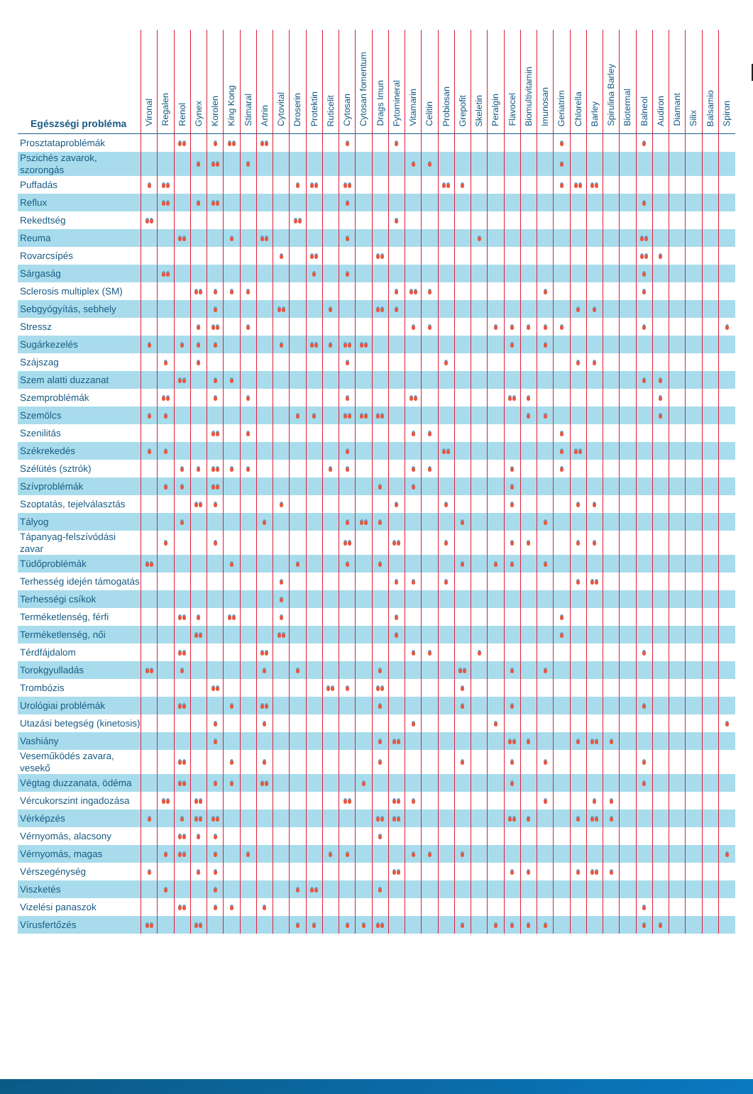| Egészségi probléma | Vironal | Regalen | Renol | Gynex | Korolen | King Kong | Stimaral | Artrin | Cytovital | Droserin | Protektin | Ruticelit | Cytosan | Cytosan fomentum | Drags Imun | Fytomineral | Vitamarin | Celitin | Probiosan | Grepofit | Skeletin | Peralgin | Flavocel | Biomultivitamin | Imunosan | Geriatrim | Chlorella | Barley | Spirulina Barley | Biotermal | Balneol | Audiron | Diamant | Silix | Balsamio | Spiron |
| --- | --- | --- | --- | --- | --- | --- | --- | --- | --- | --- | --- | --- | --- | --- | --- | --- | --- | --- | --- | --- | --- | --- | --- | --- | --- | --- | --- | --- | --- | --- | --- | --- | --- | --- | --- | --- |
| Prosztataproblémák | | | | | | | | | | | | | | | | | | | | | | | | | | | | | | | | | | | | |
| Pszichés zavarok, szorongás | | | | | | | | | | | | | | | | | | | | | | | | | | | | | | | | | | | | |
| Puffadás | | | | | | | | | | | | | | | | | | | | | | | | | | | | | | | | | | | | |
| Reflux | | | | | | | | | | | | | | | | | | | | | | | | | | | | | | | | | | | | |
| Rekedtség | | | | | | | | | | | | | | | | | | | | | | | | | | | | | | | | | | | | |
| Reuma | | | | | | | | | | | | | | | | | | | | | | | | | | | | | | | | | | | | |
| Rovarcsípés | | | | | | | | | | | | | | | | | | | | | | | | | | | | | | | | | | | | |
| Sárgaság | | | | | | | | | | | | | | | | | | | | | | | | | | | | | | | | | | | | |
| Sclerosis multiplex (SM) | | | | | | | | | | | | | | | | | | | | | | | | | | | | | | | | | | | | |
| Sebgyógyítás, sebhely | | | | | | | | | | | | | | | | | | | | | | | | | | | | | | | | | | | | |
| Stressz | | | | | | | | | | | | | | | | | | | | | | | | | | | | | | | | | | | | |
| Sugárkezelés | | | | | | | | | | | | | | | | | | | | | | | | | | | | | | | | | | | | |
| Szájszag | | | | | | | | | | | | | | | | | | | | | | | | | | | | | | | | | | | | |
| Szem alatti duzzanat | | | | | | | | | | | | | | | | | | | | | | | | | | | | | | | | | | | | |
| Szemproblémák | | | | | | | | | | | | | | | | | | | | | | | | | | | | | | | | | | | | |
| Szemölcs | | | | | | | | | | | | | | | | | | | | | | | | | | | | | | | | | | | | |
| Szenilitás | | | | | | | | | | | | | | | | | | | | | | | | | | | | | | | | | | | | |
| Székrekedés | | | | | | | | | | | | | | | | | | | | | | | | | | | | | | | | | | | | |
| Szélütés (sztrók) | | | | | | | | | | | | | | | | | | | | | | | | | | | | | | | | | | | | |
| Szívproblémák | | | | | | | | | | | | | | | | | | | | | | | | | | | | | | | | | | | | |
| Szoptatás, tejelválasztás | | | | | | | | | | | | | | | | | | | | | | | | | | | | | | | | | | | | |
| Tályog | | | | | | | | | | | | | | | | | | | | | | | | | | | | | | | | | | | | |
| Tápanyag-felszívódási zavar | | | | | | | | | | | | | | | | | | | | | | | | | | | | | | | | | | | | |
| Tüdőproblémák | | | | | | | | | | | | | | | | | | | | | | | | | | | | | | | | | | | | |
| Terhesség idején támogatás | | | | | | | | | | | | | | | | | | | | | | | | | | | | | | | | | | | | |
| Terhességi csíkok | | | | | | | | | | | | | | | | | | | | | | | | | | | | | | | | | | | | |
| Terméketlenség, férfi | | | | | | | | | | | | | | | | | | | | | | | | | | | | | | | | | | | | |
| Terméketlenség, női | | | | | | | | | | | | | | | | | | | | | | | | | | | | | | | | | | | | |
| Térdfájdalom | | | | | | | | | | | | | | | | | | | | | | | | | | | | | | | | | | | | |
| Torokgyulladás | | | | | | | | | | | | | | | | | | | | | | | | | | | | | | | | | | | | |
| Trombózis | | | | | | | | | | | | | | | | | | | | | | | | | | | | | | | | | | | | |
| Urológiai problémák | | | | | | | | | | | | | | | | | | | | | | | | | | | | | | | | | | | | |
| Utazási betegség (kinetosis) | | | | | | | | | | | | | | | | | | | | | | | | | | | | | | | | | | | | |
| Vashiány | | | | | | | | | | | | | | | | | | | | | | | | | | | | | | | | | | | | |
| Veseműködés zavara, vesekő | | | | | | | | | | | | | | | | | | | | | | | | | | | | | | | | | | | | |
| Végtag duzzanata, ödéma | | | | | | | | | | | | | | | | | | | | | | | | | | | | | | | | | | | | |
| Vércukorszint ingadozása | | | | | | | | | | | | | | | | | | | | | | | | | | | | | | | | | | | | |
| Vérképzés | | | | | | | | | | | | | | | | | | | | | | | | | | | | | | | | | | | | |
| Vérnyomás, alacsony | | | | | | | | | | | | | | | | | | | | | | | | | | | | | | | | | | | | |
| Vérnyomás, magas | | | | | | | | | | | | | | | | | | | | | | | | | | | | | | | | | | | | |
| Vérszegénység | | | | | | | | | | | | | | | | | | | | | | | | | | | | | | | | | | | | |
| Viszketés | | | | | | | | | | | | | | | | | | | | | | | | | | | | | | | | | | | | |
| Vizelési panaszok | | | | | | | | | | | | | | | | | | | | | | | | | | | | | | | | | | | | |
| Vírusfertőzés | | | | | | | | | | | | | | | | | | | | | | | | | | | | | | | | | | | | |